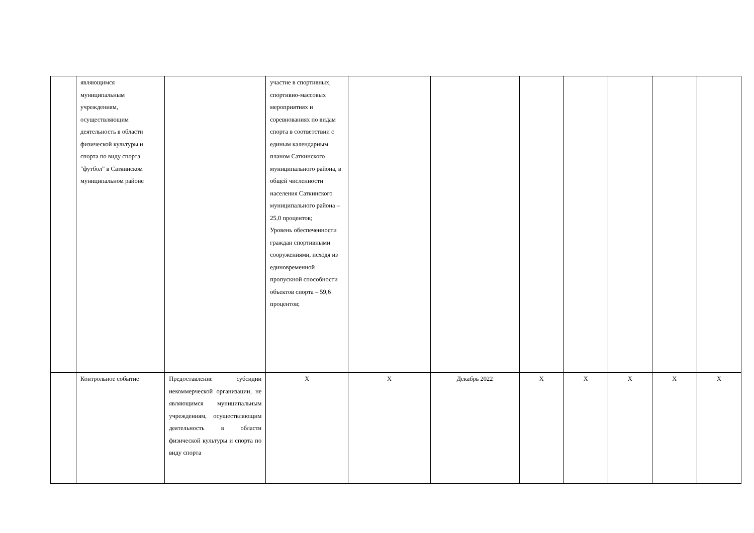| | являющимся муниципальным учреждениям, осуществляющим деятельность в области физической культуры и спорта по виду спорта "футбол" в Саткинском муниципальном районе | | участие в спортивных, спортивно-массовых мероприятиях и соревнованиях по видам спорта в соответствии с единым календарным планом Саткинского муниципального района, в общей численности населения Саткинского муниципального района – 25,0 процентов; Уровень обеспеченности граждан спортивными сооружениями, исходя из единовременной пропускной способности объектов спорта – 59,6 процентов; | | | | | | | |
| | Контрольное событие | Предоставление субсидии некоммерческой организации, не являющимся муниципальным учреждениям, осуществляющим деятельность в области физической культуры и спорта по виду спорта | X | X | Декабрь 2022 | X | X | X | X | X |